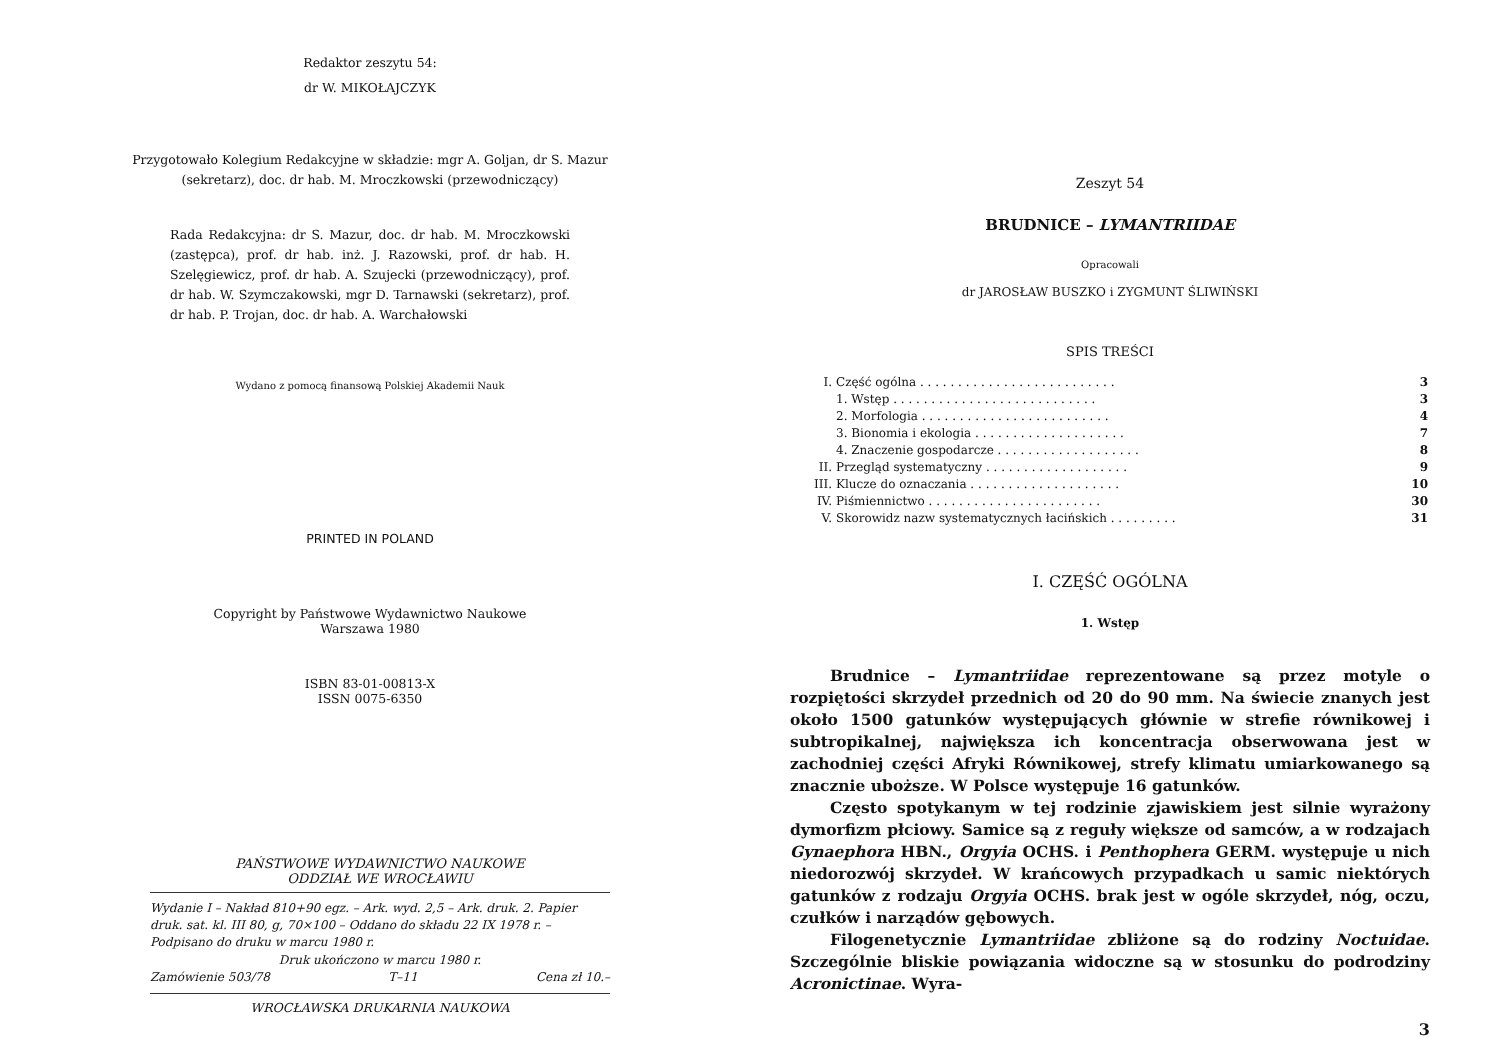Redaktor zeszytu 54:
dr W. MIKOŁAJCZYK
Przygotowało Kolegium Redakcyjne w składzie: mgr A. Goljan, dr S. Mazur (sekretarz), doc. dr hab. M. Mroczkowski (przewodniczący)
Rada Redakcyjna: dr S. Mazur, doc. dr hab. M. Mroczkowski (zastępca), prof. dr hab. inż. J. Razowski, prof. dr hab. H. Szelęgiewicz, prof. dr hab. A. Szujecki (przewodniczący), prof. dr hab. W. Szymczakowski, mgr D. Tarnawski (sekretarz), prof. dr hab. P. Trojan, doc. dr hab. A. Warchałowski
Wydano z pomocą finansową Polskiej Akademii Nauk
PRINTED IN POLAND
Copyright by Państwowe Wydawnictwo Naukowe
Warszawa 1980
ISBN 83-01-00813-X
ISSN 0075-6350
PAŃSTWOWE WYDAWNICTWO NAUKOWE
ODDZIAŁ WE WROCŁAWIU
Wydanie I – Nakład 810+90 egz. – Ark. wyd. 2,5 – Ark. druk. 2. Papier druk. sat. kl. III 80, g, 70×100 – Oddano do składu 22 IX 1978 r. – Podpisano do druku w marcu 1980 r.
Druk ukończono w marcu 1980 r.
Zamówienie 503/78 T–11 Cena zł 10.–
WROCŁAWSKA DRUKARNIA NAUKOWA
Zeszyt 54
BRUDNICE – LYMANTRIIDAE
Opracowali
dr JAROSŁAW BUSZKO i ZYGMUNT ŚLIWIŃSKI
SPIS TREŚCI
| I. | Część ogólna . . . . . . . . . . . . . . . . . . . . . . . . . . | 3 |
| | 1. Wstęp . . . . . . . . . . . . . . . . . . . . . . . . . . . | 3 |
| | 2. Morfologia . . . . . . . . . . . . . . . . . . . . . . . . . | 4 |
| | 3. Bionomia i ekologia . . . . . . . . . . . . . . . . . . . . | 7 |
| | 4. Znaczenie gospodarcze . . . . . . . . . . . . . . . . . . . | 8 |
| II. | Przegląd systematyczny . . . . . . . . . . . . . . . . . . . | 9 |
| III. | Klucze do oznaczania . . . . . . . . . . . . . . . . . . . . | 10 |
| IV. | Piśmiennictwo . . . . . . . . . . . . . . . . . . . . . . . | 30 |
| V. | Skorowidz nazw systematycznych łacińskich . . . . . . . . . | 31 |
I. CZĘŚĆ OGÓLNA
1. Wstęp
Brudnice – Lymantriidae reprezentowane są przez motyle o rozpiętości skrzydeł przednich od 20 do 90 mm. Na świecie znanych jest około 1500 gatunków występujących głównie w strefie równikowej i subtropikalnej, największa ich koncentracja obserwowana jest w zachodniej części Afryki Równikowej, strefy klimatu umiarkowanego są znacznie uboższe. W Polsce występuje 16 gatunków.
Często spotykanym w tej rodzinie zjawiskiem jest silnie wyrażony dymorfizm płciowy. Samice są z reguły większe od samców, a w rodzajach Gynaephora HBN., Orgyia OCHS. i Penthophera GERM. występuje u nich niedorozwój skrzydeł. W krańcowych przypadkach u samic niektórych gatunków z rodzaju Orgyia OCHS. brak jest w ogóle skrzydeł, nóg, oczu, czułków i narządów gębowych.
Filogenetycznie Lymantriidae zbliżone są do rodziny Noctuidae. Szczególnie bliskie powiązania widoczne są w stosunku do podrodziny Acronictinae. Wyra-
3